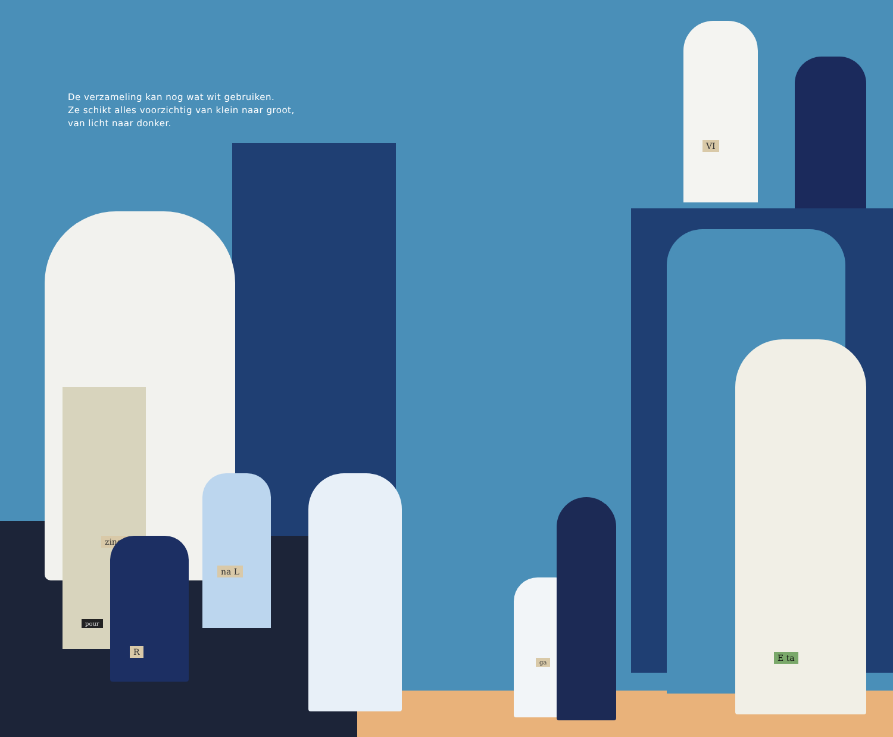De verzameling kan nog wat wit gebruiken.
Ze schikt alles voorzichtig van klein naar groot,
van licht naar donker.
zine.
pour
R
na L
ga E ta
VI